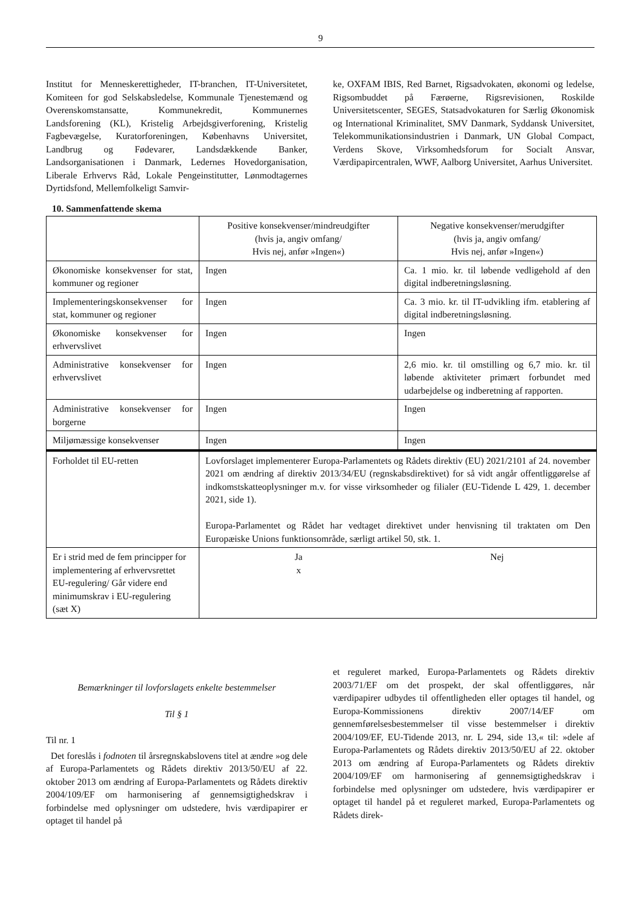9
Institut for Menneskerettigheder, IT-branchen, IT-Universitetet, Komiteen for god Selskabsledelse, Kommunale Tjenestemænd og Overenskomstansatte, Kommunekredit, Kommunernes Landsforening (KL), Kristelig Arbejdsgiverforening, Kristelig Fagbevægelse, Kuratorforeningen, Københavns Universitet, Landbrug og Fødevarer, Landsdækkende Banker, Landsorganisationen i Danmark, Ledernes Hovedorganisation, Liberale Erhvervs Råd, Lokale Pengeinstitutter, Lønmodtagernes Dyrtidsfond, Mellemfolkeligt Samvir-
ke, OXFAM IBIS, Red Barnet, Rigsadvokaten, økonomi og ledelse, Rigsombuddet på Færøerne, Rigsrevisionen, Roskilde Universitetscenter, SEGES, Statsadvokaturen for Særlig Økonomisk og International Kriminalitet, SMV Danmark, Syddansk Universitet, Telekommunikationsindustrien i Danmark, UN Global Compact, Verdens Skove, Virksomhedsforum for Socialt Ansvar, Værdipapircentralen, WWF, Aalborg Universitet, Aarhus Universitet.
10. Sammenfattende skema
| | Positive konsekvenser/mindreudgifter (hvis ja, angiv omfang/ Hvis nej, anfør »Ingen«) | Negative konsekvenser/merudgifter (hvis ja, angiv omfang/ Hvis nej, anfør »Ingen«) |
| Økonomiske konsekvenser for stat, kommuner og regioner | Ingen | Ca. 1 mio. kr. til løbende vedligehold af den digital indberetningsløsning. |
| Implementeringskonsekvenser for stat, kommuner og regioner | Ingen | Ca. 3 mio. kr. til IT-udvikling ifm. etablering af digital indberetningsløsning. |
| Økonomiske konsekvenser for erhvervslivet | Ingen | Ingen |
| Administrative konsekvenser for erhvervslivet | Ingen | 2,6 mio. kr. til omstilling og 6,7 mio. kr. til løbende aktiviteter primært forbundet med udarbejdelse og indberetning af rapporten. |
| Administrative konsekvenser for borgerne | Ingen | Ingen |
| Miljømæssige konsekvenser | Ingen | Ingen |
| Forholdet til EU-retten | Lovforslaget implementerer Europa-Parlamentets og Rådets direktiv (EU) 2021/2101 af 24. november 2021 om ændring af direktiv 2013/34/EU (regnskabsdirektivet) for så vidt angår offentliggørelse af indkomstskatteoplysninger m.v. for visse virksomheder og filialer (EU-Tidende L 429, 1. december 2021, side 1). Europa-Parlamentet og Rådet har vedtaget direktivet under henvisning til traktaten om Den Europæiske Unions funktionsområde, særligt artikel 50, stk. 1. | |
| Er i strid med de fem principper for implementering af erhvervsrettet EU-regulering/ Går videre end minimumskrav i EU-regulering (sæt X) | Ja x | Nej |
Bemærkninger til lovforslagets enkelte bestemmelser
Til § 1
Til nr. 1
Det foreslås i fodnoten til årsregnskabslovens titel at ændre »og dele af Europa-Parlamentets og Rådets direktiv 2013/50/EU af 22. oktober 2013 om ændring af Europa-Parlamentets og Rådets direktiv 2004/109/EF om harmonisering af gennemsigtighedskrav i forbindelse med oplysninger om udstedere, hvis værdipapirer er optaget til handel på
et reguleret marked, Europa-Parlamentets og Rådets direktiv 2003/71/EF om det prospekt, der skal offentliggøres, når værdipapirer udbydes til offentligheden eller optages til handel, og Europa-Kommissionens direktiv 2007/14/EF om gennemførelsesbestemmelser til visse bestemmelser i direktiv 2004/109/EF, EU-Tidende 2013, nr. L 294, side 13,« til: »dele af Europa-Parlamentets og Rådets direktiv 2013/50/EU af 22. oktober 2013 om ændring af Europa-Parlamentets og Rådets direktiv 2004/109/EF om harmonisering af gennemsigtighedskrav i forbindelse med oplysninger om udstedere, hvis værdipapirer er optaget til handel på et reguleret marked, Europa-Parlamentets og Rådets direk-